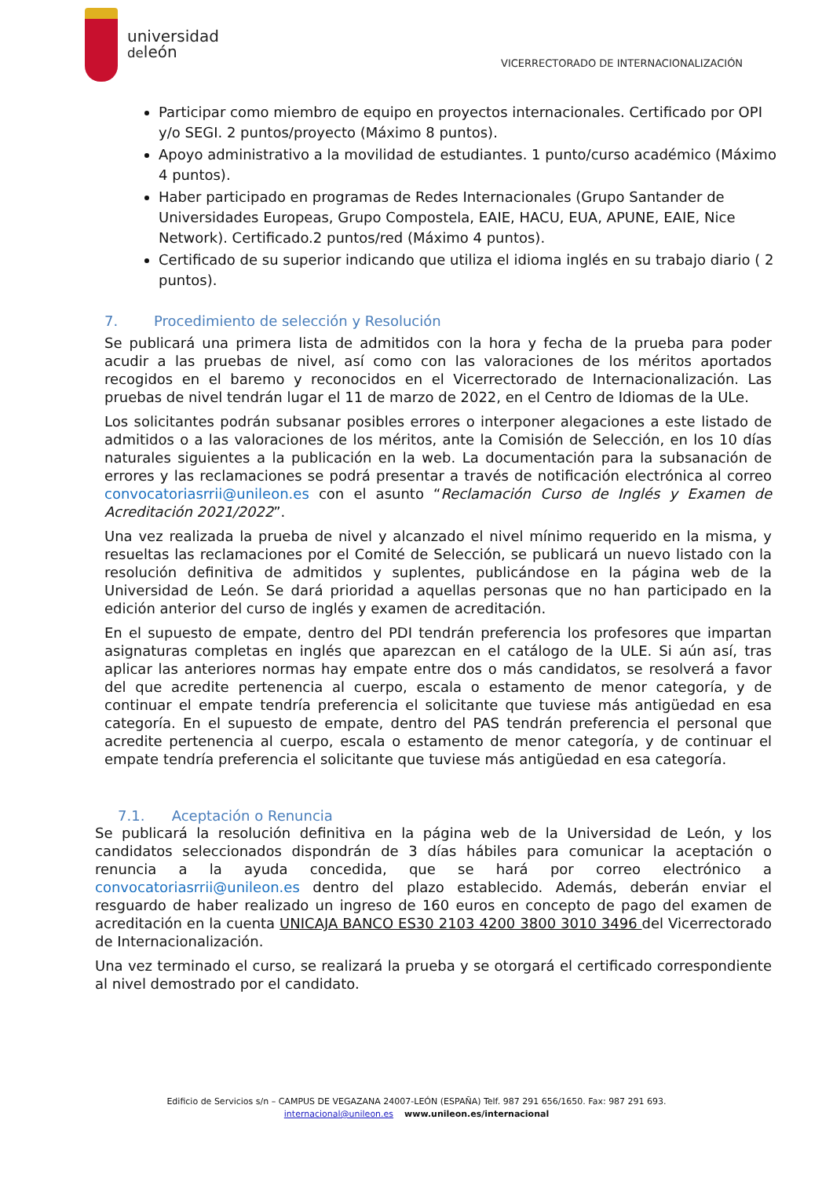universidad
deleón
VICERRECTORADO DE INTERNACIONALIZACIÓN
Participar como miembro de equipo en proyectos internacionales. Certificado por OPI y/o SEGI. 2 puntos/proyecto (Máximo 8 puntos).
Apoyo administrativo a la movilidad de estudiantes. 1 punto/curso académico (Máximo 4 puntos).
Haber participado en programas de Redes Internacionales (Grupo Santander de Universidades Europeas, Grupo Compostela, EAIE, HACU, EUA, APUNE, EAIE, Nice Network). Certificado.2 puntos/red (Máximo 4 puntos).
Certificado de su superior indicando que utiliza el idioma inglés en su trabajo diario ( 2 puntos).
7. Procedimiento de selección y Resolución
Se publicará una primera lista de admitidos con la hora y fecha de la prueba para poder acudir a las pruebas de nivel, así como con las valoraciones de los méritos aportados recogidos en el baremo y reconocidos en el Vicerrectorado de Internacionalización. Las pruebas de nivel tendrán lugar el 11 de marzo de 2022, en el Centro de Idiomas de la ULe.
Los solicitantes podrán subsanar posibles errores o interponer alegaciones a este listado de admitidos o a las valoraciones de los méritos, ante la Comisión de Selección, en los 10 días naturales siguientes a la publicación en la web. La documentación para la subsanación de errores y las reclamaciones se podrá presentar a través de notificación electrónica al correo convocatoriasrrii@unileon.es con el asunto “Reclamación Curso de Inglés y Examen de Acreditación 2021/2022”.
Una vez realizada la prueba de nivel y alcanzado el nivel mínimo requerido en la misma, y resueltas las reclamaciones por el Comité de Selección, se publicará un nuevo listado con la resolución definitiva de admitidos y suplentes, publicándose en la página web de la Universidad de León. Se dará prioridad a aquellas personas que no han participado en la edición anterior del curso de inglés y examen de acreditación.
En el supuesto de empate, dentro del PDI tendrán preferencia los profesores que impartan asignaturas completas en inglés que aparezcan en el catálogo de la ULE. Si aún así, tras aplicar las anteriores normas hay empate entre dos o más candidatos, se resolverá a favor del que acredite pertenencia al cuerpo, escala o estamento de menor categoría, y de continuar el empate tendría preferencia el solicitante que tuviese más antigüedad en esa categoría. En el supuesto de empate, dentro del PAS tendrán preferencia el personal que acredite pertenencia al cuerpo, escala o estamento de menor categoría, y de continuar el empate tendría preferencia el solicitante que tuviese más antigüedad en esa categoría.
7.1. Aceptación o Renuncia
Se publicará la resolución definitiva en la página web de la Universidad de León, y los candidatos seleccionados dispondrán de 3 días hábiles para comunicar la aceptación o renuncia a la ayuda concedida, que se hará por correo electrónico a convocatoriasrrii@unileon.es dentro del plazo establecido. Además, deberán enviar el resguardo de haber realizado un ingreso de 160 euros en concepto de pago del examen de acreditación en la cuenta UNICAJA BANCO ES30 2103 4200 3800 3010 3496 del Vicerrectorado de Internacionalización.
Una vez terminado el curso, se realizará la prueba y se otorgará el certificado correspondiente al nivel demostrado por el candidato.
Edificio de Servicios s/n – CAMPUS DE VEGAZANA 24007-LEÓN (ESPAÑA) Telf. 987 291 656/1650. Fax: 987 291 693.
internacional@unileon.es www.unileon.es/internacional